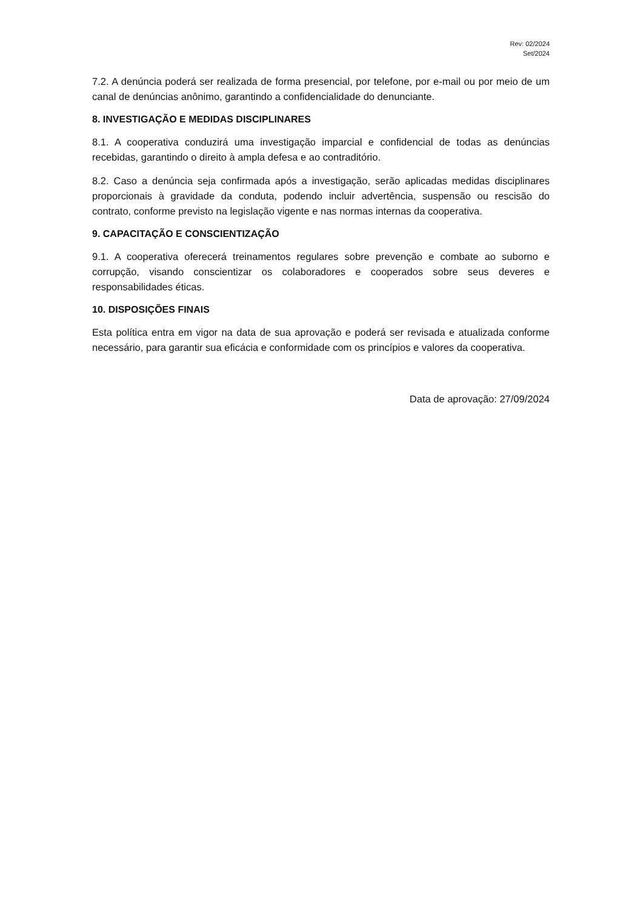Rev: 02/2024
Set/2024
7.2. A denúncia poderá ser realizada de forma presencial, por telefone, por e-mail ou por meio de um canal de denúncias anônimo, garantindo a confidencialidade do denunciante.
8. INVESTIGAÇÃO E MEDIDAS DISCIPLINARES
8.1. A cooperativa conduzirá uma investigação imparcial e confidencial de todas as denúncias recebidas, garantindo o direito à ampla defesa e ao contraditório.
8.2. Caso a denúncia seja confirmada após a investigação, serão aplicadas medidas disciplinares proporcionais à gravidade da conduta, podendo incluir advertência, suspensão ou rescisão do contrato, conforme previsto na legislação vigente e nas normas internas da cooperativa.
9. CAPACITAÇÃO E CONSCIENTIZAÇÃO
9.1. A cooperativa oferecerá treinamentos regulares sobre prevenção e combate ao suborno e corrupção, visando conscientizar os colaboradores e cooperados sobre seus deveres e responsabilidades éticas.
10. DISPOSIÇÕES FINAIS
Esta política entra em vigor na data de sua aprovação e poderá ser revisada e atualizada conforme necessário, para garantir sua eficácia e conformidade com os princípios e valores da cooperativa.
Data de aprovação: 27/09/2024